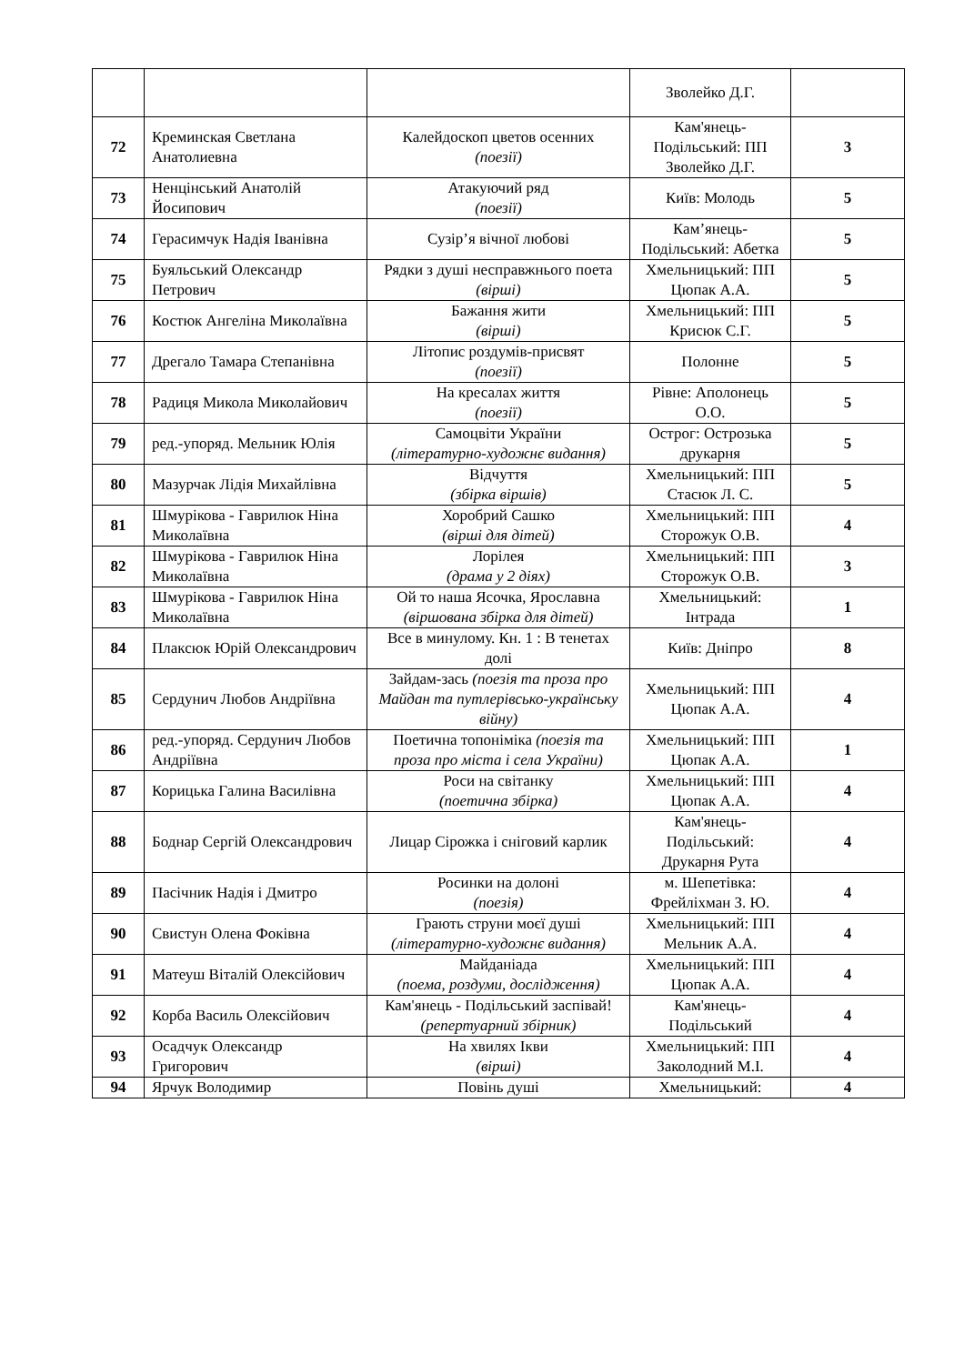| | | | Зволейко Д.Г. | |
| 72 | Креминская Светлана Анатолиевна | Калейдоскоп цветов осенних (поезії) | Кам'янець-Подільський: ПП Зволейко Д.Г. | 3 |
| 73 | Ненцінський Анатолій Йосипович | Атакуючий ряд (поезії) | Київ: Молодь | 5 |
| 74 | Герасимчук Надія Іванівна | Сузір’я вічної любові | Кам’янець-Подільський: Абетка | 5 |
| 75 | Буяльський Олександр Петрович | Рядки з душі несправжнього поета (вірші) | Хмельницький: ПП Цюпак А.А. | 5 |
| 76 | Костюк Ангеліна Миколаївна | Бажання жити (вірші) | Хмельницький: ПП Крисюк С.Г. | 5 |
| 77 | Дрегало Тамара Степанівна | Літопис роздумів-присвят (поезії) | Полонне | 5 |
| 78 | Радиця Микола Миколайович | На кресалах життя (поезії) | Рівне: Аполонець О.О. | 5 |
| 79 | ред.-упоряд. Мельник Юлія | Самоцвіти України (літературно-художнє видання) | Острог: Острозька друкарня | 5 |
| 80 | Мазурчак Лідія Михайлівна | Відчуття (збірка віршів) | Хмельницький: ПП Стасюк Л. С. | 5 |
| 81 | Шмурікова - Гаврилюк Ніна Миколаївна | Хоробрий Сашко (вірші для дітей) | Хмельницький: ПП Сторожук О.В. | 4 |
| 82 | Шмурікова - Гаврилюк Ніна Миколаївна | Лорілея (драма у 2 діях) | Хмельницький: ПП Сторожук О.В. | 3 |
| 83 | Шмурікова - Гаврилюк Ніна Миколаївна | Ой то наша Ясочка, Ярославна (віршована збірка для дітей) | Хмельницький: Інтрада | 1 |
| 84 | Плаксюк Юрій Олександрович | Все в минулому. Кн. 1 : В тенетах долі | Київ: Дніпро | 8 |
| 85 | Сердунич Любов Андріївна | Зайдам-зась (поезія та проза про Майдан та путлерівсько-українську війну) | Хмельницький: ПП Цюпак А.А. | 4 |
| 86 | ред.-упоряд. Сердунич Любов Андріївна | Поетична топоніміка (поезія та проза про міста і села України) | Хмельницький: ПП Цюпак А.А. | 1 |
| 87 | Корицька Галина Василівна | Роси на світанку (поетична збірка) | Хмельницький: ПП Цюпак А.А. | 4 |
| 88 | Боднар Сергій Олександрович | Лицар Сірожка і сніговий карлик | Кам'янець-Подільський: Друкарня Рута | 4 |
| 89 | Пасічник Надія і Дмитро | Росинки на долоні (поезія) | м. Шепетівка: Фрейліхман З. Ю. | 4 |
| 90 | Свистун Олена Фоківна | Грають струни моєї душі (літературно-художнє видання) | Хмельницький: ПП Мельник А.А. | 4 |
| 91 | Матеуш Віталій Олексійович | Майданіада (поема, роздуми, дослідження) | Хмельницький: ПП Цюпак А.А. | 4 |
| 92 | Корба Василь Олексійович | Кам'янець - Подільський заспівай! (репертуарний збірник) | Кам'янець-Подільський | 4 |
| 93 | Осадчук Олександр Григорович | На хвилях Ікви (вірші) | Хмельницький: ПП Заколодний М.І. | 4 |
| 94 | Ярчук Володимир | Повінь душі | Хмельницький: | 4 |